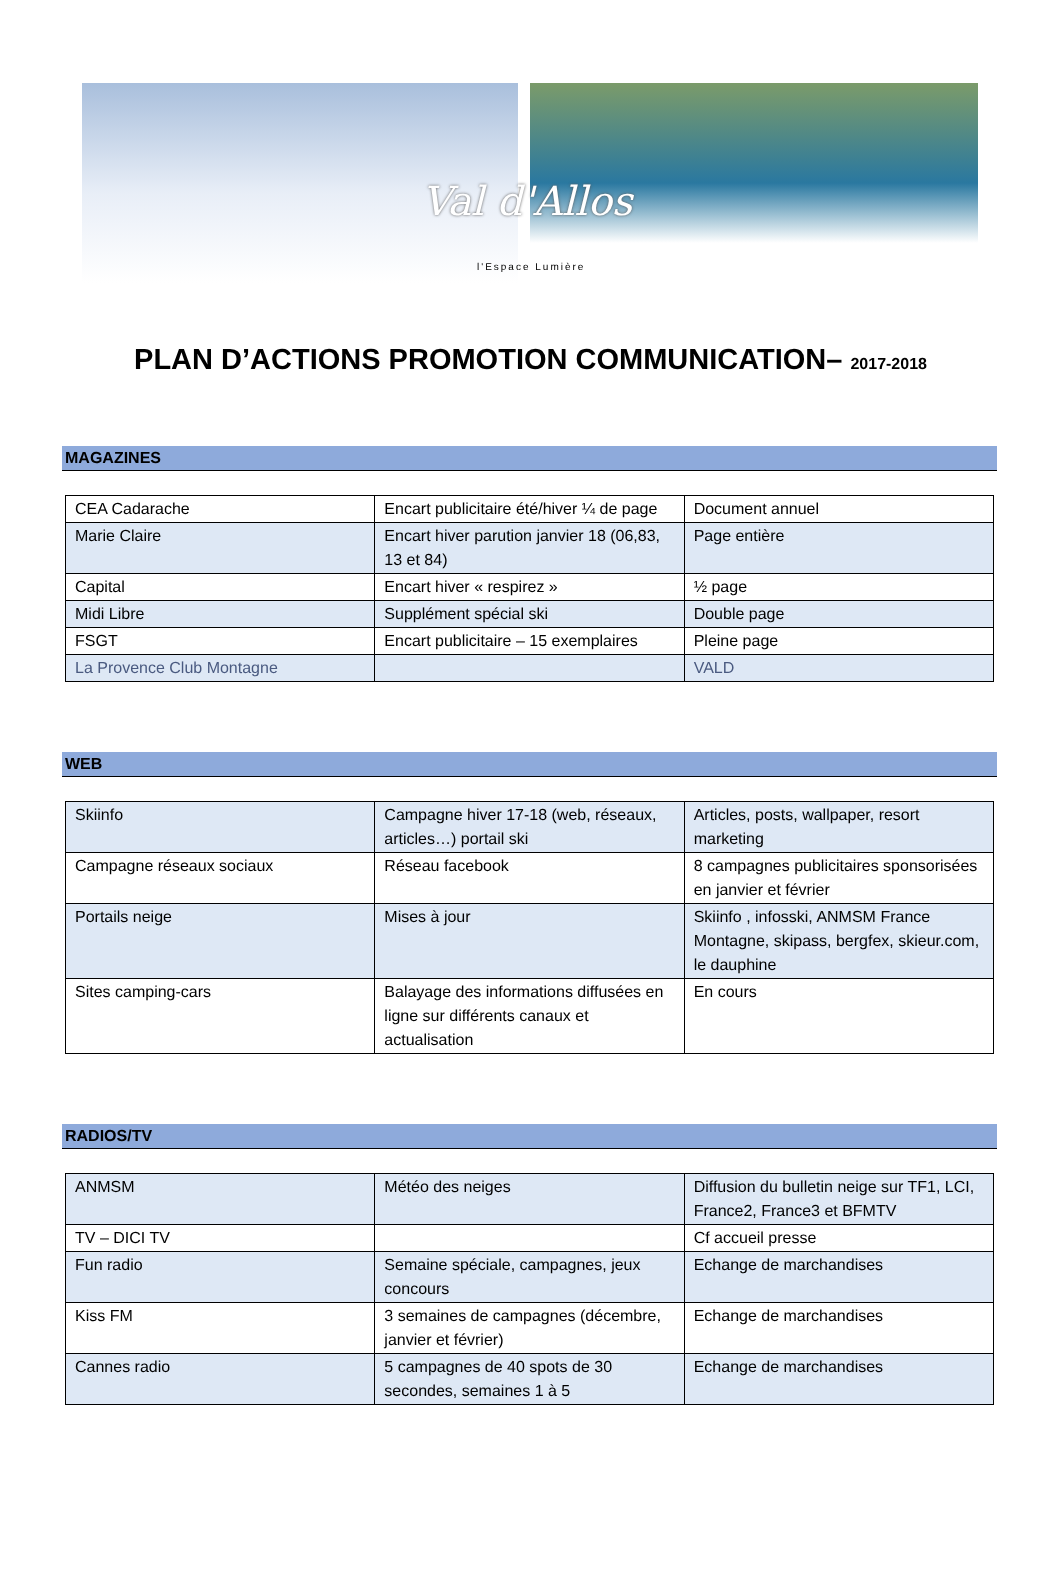Val d'Allos
l'Espace Lumière
PLAN D’ACTIONS PROMOTION COMMUNICATION– 2017-2018
MAGAZINES
| CEA Cadarache | Encart publicitaire été/hiver ¼ de page | Document annuel |
| Marie Claire | Encart hiver parution janvier 18 (06,83, 13 et 84) | Page entière |
| Capital | Encart hiver « respirez » | ½ page |
| Midi Libre | Supplément spécial ski | Double page |
| FSGT | Encart publicitaire – 15 exemplaires | Pleine page |
| La Provence Club Montagne | | VALD |
WEB
| Skiinfo | Campagne hiver 17-18 (web, réseaux, articles…) portail ski | Articles, posts, wallpaper, resort marketing |
| Campagne réseaux sociaux | Réseau facebook | 8 campagnes publicitaires sponsorisées en janvier et février |
| Portails neige | Mises à jour | Skiinfo , infosski, ANMSM France Montagne, skipass, bergfex, skieur.com, le dauphine |
| Sites camping-cars | Balayage des informations diffusées en ligne sur différents canaux et actualisation | En cours |
RADIOS/TV
| ANMSM | Météo des neiges | Diffusion du bulletin neige sur TF1, LCI, France2, France3 et BFMTV |
| TV – DICI TV | | Cf accueil presse |
| Fun radio | Semaine spéciale, campagnes, jeux concours | Echange de marchandises |
| Kiss FM | 3 semaines de campagnes (décembre, janvier et février) | Echange de marchandises |
| Cannes radio | 5 campagnes de 40 spots de 30 secondes, semaines 1 à 5 | Echange de marchandises |